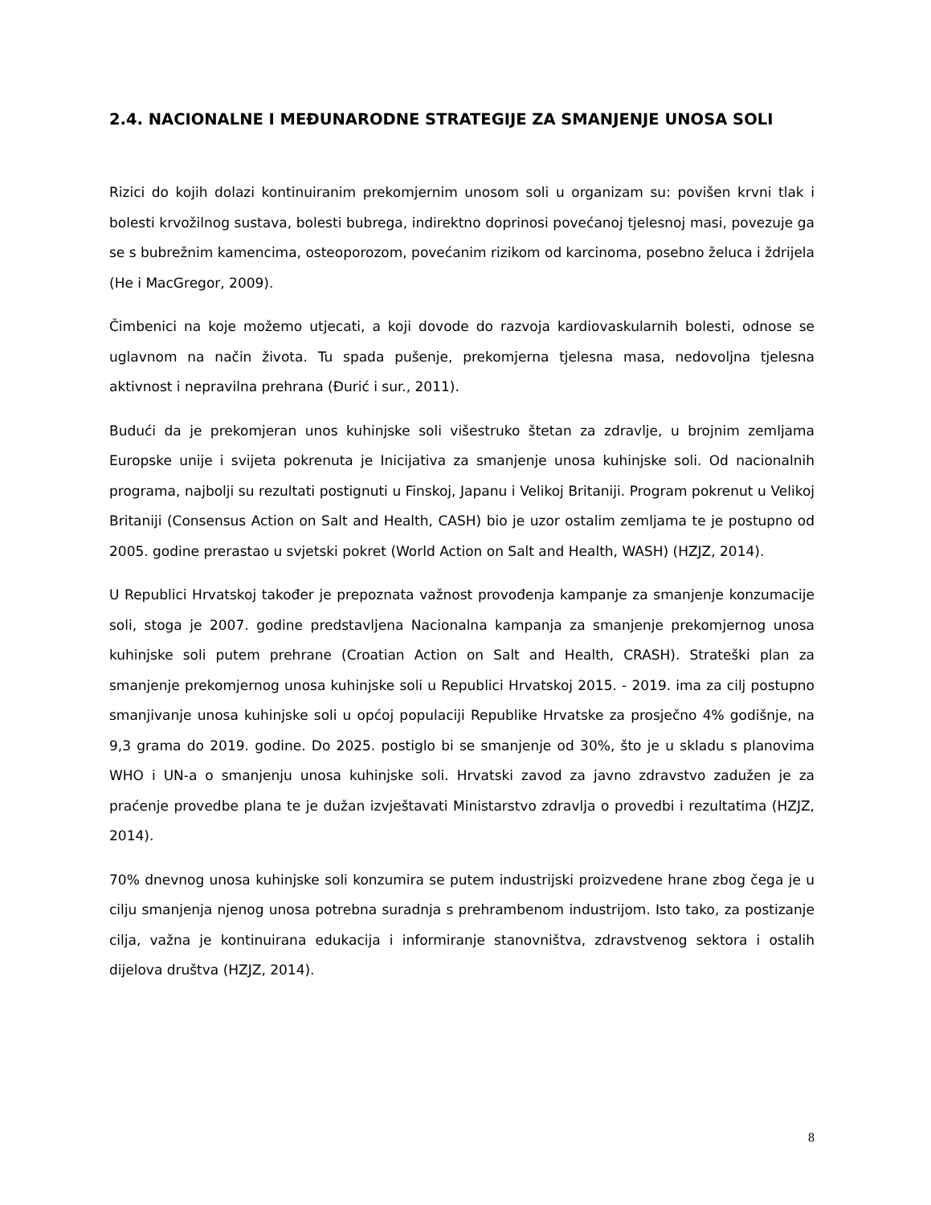2.4. NACIONALNE I MEĐUNARODNE STRATEGIJE ZA SMANJENJE UNOSA SOLI
Rizici do kojih dolazi kontinuiranim prekomjernim unosom soli u organizam su: povišen krvni tlak i bolesti krvožilnog sustava, bolesti bubrega, indirektno doprinosi povećanoj tjelesnoj masi, povezuje ga se s bubrežnim kamencima, osteoporozom, povećanim rizikom od karcinoma, posebno želuca i ždrijela (He i MacGregor, 2009).
Čimbenici na koje možemo utjecati, a koji dovode do razvoja kardiovaskularnih bolesti, odnose se uglavnom na način života. Tu spada pušenje, prekomjerna tjelesna masa, nedovoljna tjelesna aktivnost i nepravilna prehrana (Đurić i sur., 2011).
Budući da je prekomjeran unos kuhinjske soli višestruko štetan za zdravlje, u brojnim zemljama Europske unije i svijeta pokrenuta je Inicijativa za smanjenje unosa kuhinjske soli. Od nacionalnih programa, najbolji su rezultati postignuti u Finskoj, Japanu i Velikoj Britaniji. Program pokrenut u Velikoj Britaniji (Consensus Action on Salt and Health, CASH) bio je uzor ostalim zemljama te je postupno od 2005. godine prerastao u svjetski pokret (World Action on Salt and Health, WASH) (HZJZ, 2014).
U Republici Hrvatskoj također je prepoznata važnost provođenja kampanje za smanjenje konzumacije soli, stoga je 2007. godine predstavljena Nacionalna kampanja za smanjenje prekomjernog unosa kuhinjske soli putem prehrane (Croatian Action on Salt and Health, CRASH). Strateški plan za smanjenje prekomjernog unosa kuhinjske soli u Republici Hrvatskoj 2015. - 2019. ima za cilj postupno smanjivanje unosa kuhinjske soli u općoj populaciji Republike Hrvatske za prosječno 4% godišnje, na 9,3 grama do 2019. godine. Do 2025. postiglo bi se smanjenje od 30%, što je u skladu s planovima WHO i UN-a o smanjenju unosa kuhinjske soli. Hrvatski zavod za javno zdravstvo zadužen je za praćenje provedbe plana te je dužan izvještavati Ministarstvo zdravlja o provedbi i rezultatima (HZJZ, 2014).
70% dnevnog unosa kuhinjske soli konzumira se putem industrijski proizvedene hrane zbog čega je u cilju smanjenja njenog unosa potrebna suradnja s prehrambenom industrijom. Isto tako, za postizanje cilja, važna je kontinuirana edukacija i informiranje stanovništva, zdravstvenog sektora i ostalih dijelova društva (HZJZ, 2014).
8